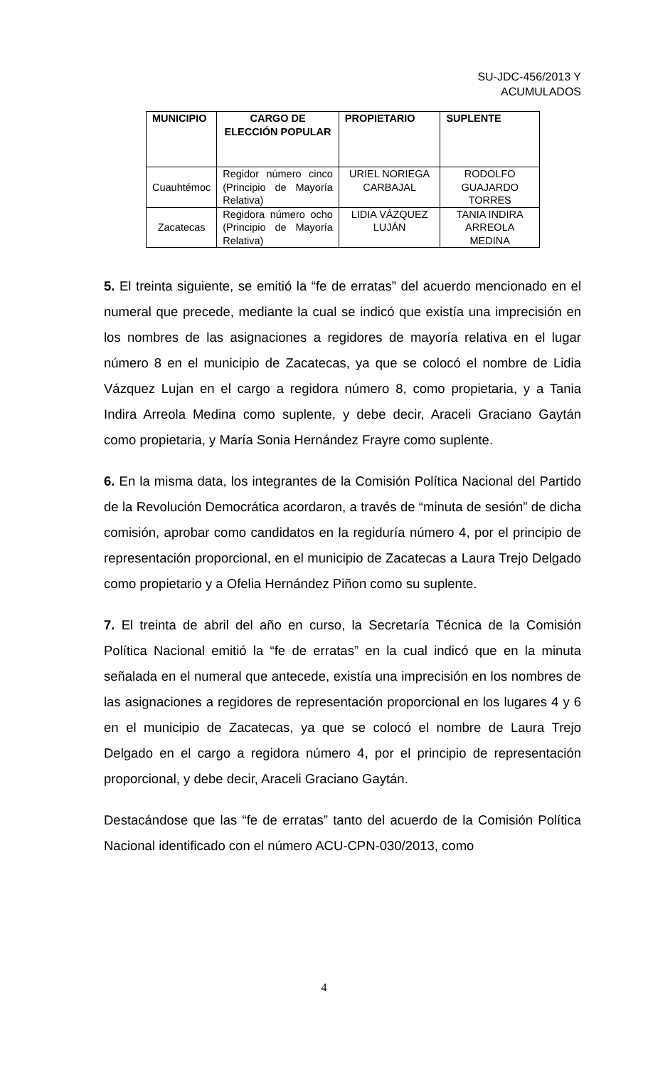SU-JDC-456/2013 Y
ACUMULADOS
| MUNICIPIO | CARGO DE ELECCIÓN POPULAR | PROPIETARIO | SUPLENTE |
| --- | --- | --- | --- |
| Cuauhtémoc | Regidor número cinco (Principio de Mayoría Relativa) | URIEL NORIEGA CARBAJAL | RODOLFO GUAJARDO TORRES |
| Zacatecas | Regidora número ocho (Principio de Mayoría Relativa) | LIDIA VÁZQUEZ LUJÁN | TANIA INDIRA ARREOLA MEDINA |
5. El treinta siguiente, se emitió la “fe de erratas” del acuerdo mencionado en el numeral que precede, mediante la cual se indicó que existía una imprecisión en los nombres de las asignaciones a regidores de mayoría relativa en el lugar número 8 en el municipio de Zacatecas, ya que se colocó el nombre de Lidia Vázquez Lujan en el cargo a regidora número 8, como propietaria, y a Tania Indira Arreola Medina como suplente, y debe decir, Araceli Graciano Gaytán como propietaria, y María Sonia Hernández Frayre como suplente.
6. En la misma data, los integrantes de la Comisión Política Nacional del Partido de la Revolución Democrática acordaron, a través de “minuta de sesión” de dicha comisión, aprobar como candidatos en la regiduría número 4, por el principio de representación proporcional, en el municipio de Zacatecas a Laura Trejo Delgado como propietario y a Ofelia Hernández Piñon como su suplente.
7. El treinta de abril del año en curso, la Secretaría Técnica de la Comisión Política Nacional emitió la “fe de erratas” en la cual indicó que en la minuta señalada en el numeral que antecede, existía una imprecisión en los nombres de las asignaciones a regidores de representación proporcional en los lugares 4 y 6 en el municipio de Zacatecas, ya que se colocó el nombre de Laura Trejo Delgado en el cargo a regidora número 4, por el principio de representación proporcional, y debe decir, Araceli Graciano Gaytán.
Destacándose que las “fe de erratas” tanto del acuerdo de la Comisión Política Nacional identificado con el número ACU-CPN-030/2013, como
4